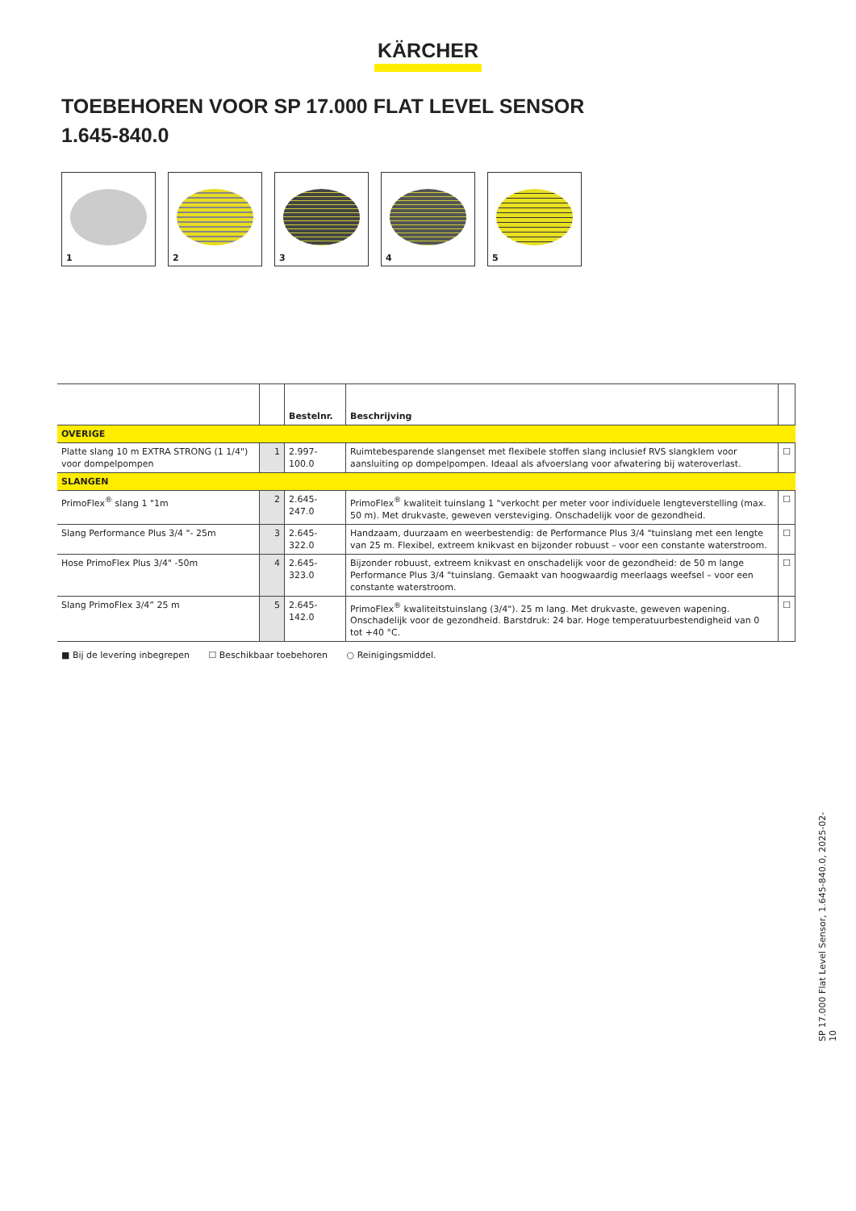KÄRCHER
TOEBEHOREN VOOR SP 17.000 FLAT LEVEL SENSOR
1.645-840.0
1
2
3
4
5
| | | Bestelnr. | Beschrijving | |
| --- | --- | --- | --- | --- |
| OVERIGE | | | | |
| Platte slang 10 m EXTRA STRONG (1 1/4") voor dompelpompen | 1 | 2.997-100.0 | Ruimtebesparende slangenset met flexibele stoffen slang inclusief RVS slangklem voor aansluiting op dompelpompen. Ideaal als afvoerslang voor afwatering bij wateroverlast. | ☐ |
| SLANGEN | | | | |
| PrimoFlex<sup>®</sup> slang 1 "1m | 2 | 2.645-247.0 | PrimoFlex<sup>®</sup> kwaliteit tuinslang 1 "verkocht per meter voor individuele lengteverstelling (max. 50 m). Met drukvaste, geweven versteviging. Onschadelijk voor de gezondheid. | ☐ |
| Slang Performance Plus 3/4 "- 25m | 3 | 2.645-322.0 | Handzaam, duurzaam en weerbestendig: de Performance Plus 3/4 "tuinslang met een lengte van 25 m. Flexibel, extreem knikvast en bijzonder robuust – voor een constante waterstroom. | ☐ |
| Hose PrimoFlex Plus 3/4" -50m | 4 | 2.645-323.0 | Bijzonder robuust, extreem knikvast en onschadelijk voor de gezondheid: de 50 m lange Performance Plus 3/4 "tuinslang. Gemaakt van hoogwaardig meerlaags weefsel – voor een constante waterstroom. | ☐ |
| Slang PrimoFlex 3/4” 25 m | 5 | 2.645-142.0 | PrimoFlex<sup>®</sup> kwaliteitstuinslang (3/4"). 25 m lang. Met drukvaste, geweven wapening. Onschadelijk voor de gezondheid. Barstdruk: 24 bar. Hoge temperatuurbestendigheid van 0 tot +40 °C. | ☐ |
■ Bij de levering inbegrepen ☐ Beschikbaar toebehoren ○ Reinigingsmiddel.
SP 17.000 Flat Level Sensor, 1.645-840.0, 2025-02-10